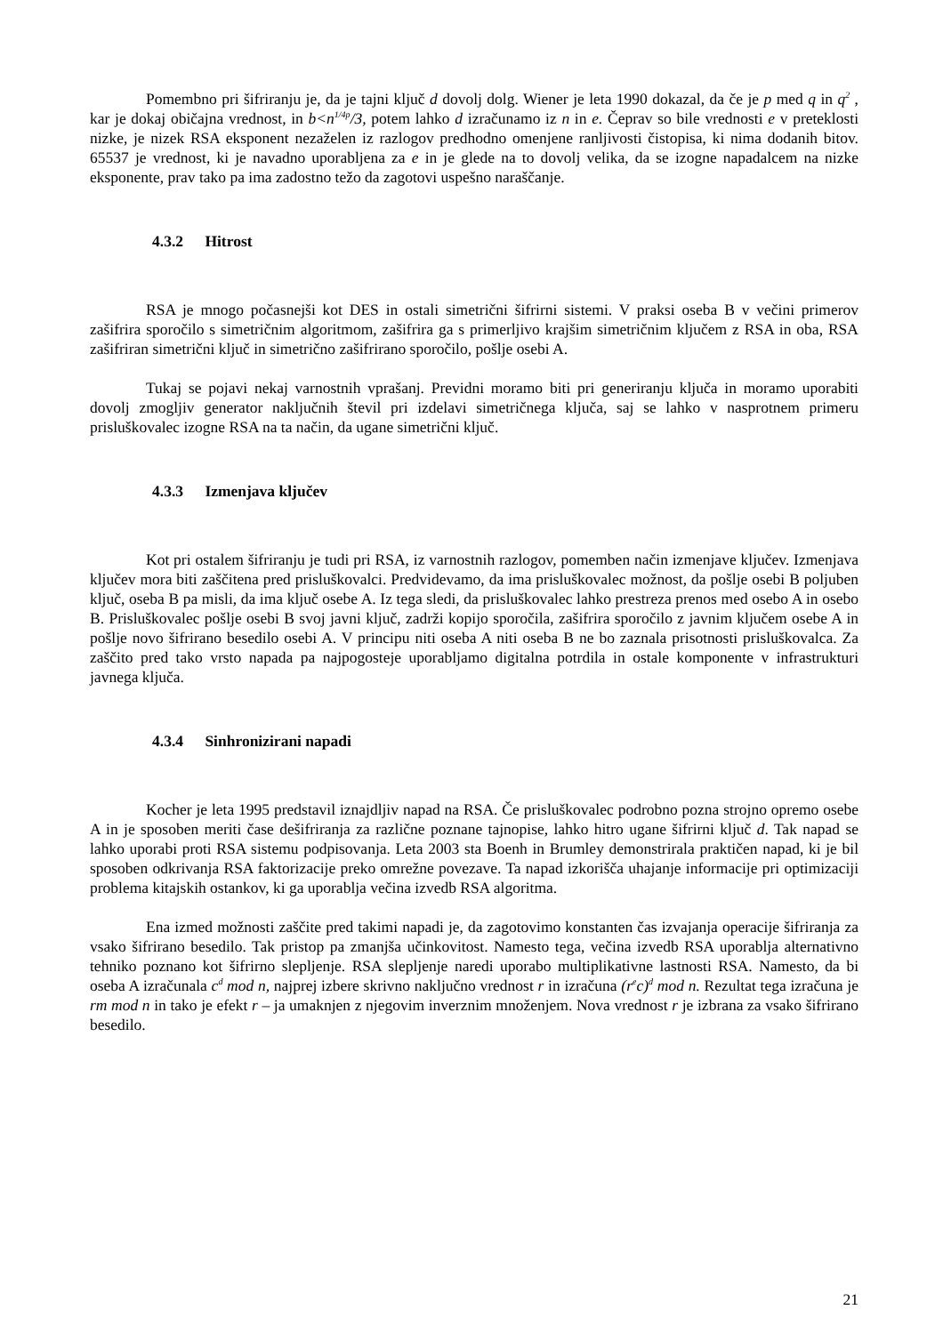Pomembno pri šifriranju je, da je tajni ključ d dovolj dolg. Wiener je leta 1990 dokazal, da če je p med q in q<sup>2</sup> , kar je dokaj običajna vrednost, in b<n<sup>1/4p</sup>/3, potem lahko d izračunamo iz n in e. Čeprav so bile vrednosti e v preteklosti nizke, je nizek RSA eksponent nezaželen iz razlogov predhodno omenjene ranljivosti čistopisa, ki nima dodanih bitov. 65537 je vrednost, ki je navadno uporabljena za e in je glede na to dovolj velika, da se izogne napadalcem na nizke eksponente, prav tako pa ima zadostno težo da zagotovi uspešno naraščanje.
4.3.2 Hitrost
RSA je mnogo počasnejši kot DES in ostali simetrični šifrirni sistemi. V praksi oseba B v večini primerov zašifrira sporočilo s simetričnim algoritmom, zašifrira ga s primerljivo krajšim simetričnim ključem z RSA in oba, RSA zašifriran simetrični ključ in simetrično zašifrirano sporočilo, pošlje osebi A.
Tukaj se pojavi nekaj varnostnih vprašanj. Previdni moramo biti pri generiranju ključa in moramo uporabiti dovolj zmogljiv generator naključnih števil pri izdelavi simetričnega ključa, saj se lahko v nasprotnem primeru prisluškovalec izogne RSA na ta način, da ugane simetrični ključ.
4.3.3 Izmenjava ključev
Kot pri ostalem šifriranju je tudi pri RSA, iz varnostnih razlogov, pomemben način izmenjave ključev. Izmenjava ključev mora biti zaščitena pred prisluškovalci. Predvidevamo, da ima prisluškovalec možnost, da pošlje osebi B poljuben ključ, oseba B pa misli, da ima ključ osebe A. Iz tega sledi, da prisluškovalec lahko prestreza prenos med osebo A in osebo B. Prisluškovalec pošlje osebi B svoj javni ključ, zadrži kopijo sporočila, zašifrira sporočilo z javnim ključem osebe A in pošlje novo šifrirano besedilo osebi A. V principu niti oseba A niti oseba B ne bo zaznala prisotnosti prisluškovalca. Za zaščito pred tako vrsto napada pa najpogosteje uporabljamo digitalna potrdila in ostale komponente v infrastrukturi javnega ključa.
4.3.4 Sinhronizirani napadi
Kocher je leta 1995 predstavil iznajdljiv napad na RSA. Če prisluškovalec podrobno pozna strojno opremo osebe A in je sposoben meriti čase dešifriranja za različne poznane tajnopise, lahko hitro ugane šifrirni ključ d. Tak napad se lahko uporabi proti RSA sistemu podpisovanja. Leta 2003 sta Boenh in Brumley demonstrirala praktičen napad, ki je bil sposoben odkrivanja RSA faktorizacije preko omrežne povezave. Ta napad izkorišča uhajanje informacije pri optimizaciji problema kitajskih ostankov, ki ga uporablja večina izvedb RSA algoritma.
Ena izmed možnosti zaščite pred takimi napadi je, da zagotovimo konstanten čas izvajanja operacije šifriranja za vsako šifrirano besedilo. Tak pristop pa zmanjša učinkovitost. Namesto tega, večina izvedb RSA uporablja alternativno tehniko poznano kot šifrirno slepljenje. RSA slepljenje naredi uporabo multiplikativne lastnosti RSA. Namesto, da bi oseba A izračunala c<sup>d</sup> mod n, najprej izbere skrivno naključno vrednost r in izračuna (r<sup>e</sup>c)<sup>d</sup> mod n. Rezultat tega izračuna je rm mod n in tako je efekt r – ja umaknjen z njegovim inverznim množenjem. Nova vrednost r je izbrana za vsako šifrirano besedilo.
21